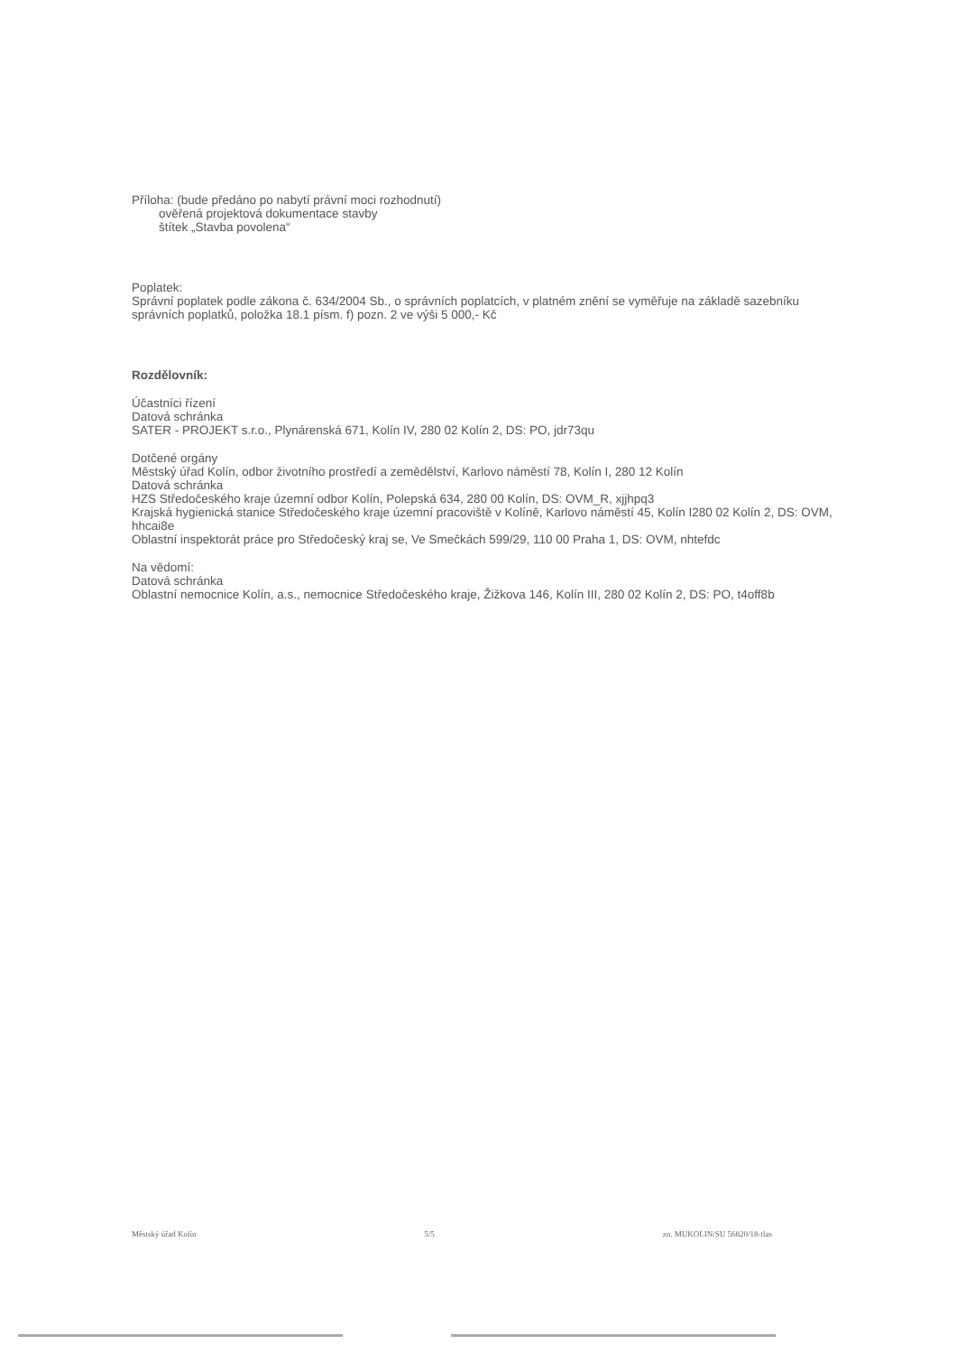Příloha: (bude předáno po nabytí právní moci rozhodnutí)
ověřená projektová dokumentace stavby
štítek „Stavba povolena“
Poplatek:
Správní poplatek podle zákona č. 634/2004 Sb., o správních poplatcích, v platném znění se vyměřuje na základě sazebníku správních poplatků, položka 18.1 písm. f) pozn. 2 ve výši 5 000,- Kč
Rozdělovník:
Účastníci řízení
Datová schránka
SATER - PROJEKT s.r.o., Plynárenská 671, Kolín IV, 280 02 Kolín 2, DS: PO, jdr73qu
Dotčené orgány
Městský úřad Kolín, odbor životního prostředí a zemědělství, Karlovo náměstí 78, Kolín I, 280 12 Kolín
Datová schránka
HZS Středočeského kraje územní odbor Kolín, Polepská 634, 280 00 Kolín, DS: OVM_R, xjjhpq3
Krajská hygienická stanice Středočeského kraje územní pracoviště v Kolíně, Karlovo náměstí 45, Kolín I280 02 Kolín 2, DS: OVM, hhcai8e
Oblastní inspektorát práce pro Středočeský kraj se, Ve Smečkách 599/29, 110 00 Praha 1, DS: OVM, nhtefdc
Na vědomí:
Datová schránka
Oblastní nemocnice Kolín, a.s., nemocnice Středočeského kraje, Žižkova 146, Kolín III, 280 02 Kolín 2, DS: PO, t4off8b
Městský úřad Kolín 5/5 zn. MUKOLIN/SU 56820/18-tlas